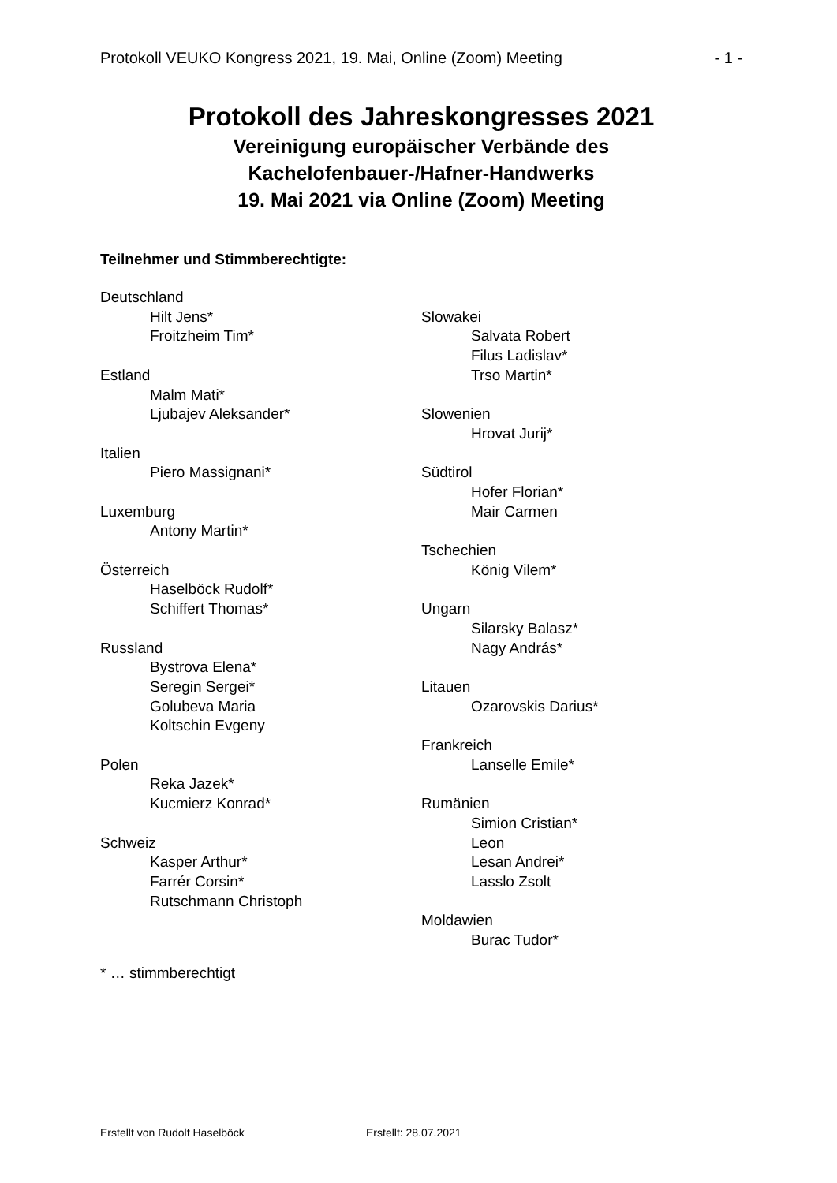Protokoll VEUKO Kongress 2021, 19. Mai, Online (Zoom) Meeting - 1 -
Protokoll des Jahreskongresses 2021
Vereinigung europäischer Verbände des
Kachelofenbauer-/Hafner-Handwerks
19. Mai 2021 via Online (Zoom) Meeting
Teilnehmer und Stimmberechtigte:
Deutschland
Hilt Jens*
Froitzheim Tim*
Estland
Malm Mati*
Ljubajev Aleksander*
Italien
Piero Massignani*
Luxemburg
Antony Martin*
Österreich
Haselböck Rudolf*
Schiffert Thomas*
Russland
Bystrova Elena*
Seregin Sergei*
Golubeva Maria
Koltschin Evgeny
Polen
Reka Jazek*
Kucmierz Konrad*
Schweiz
Kasper Arthur*
Farrér Corsin*
Rutschmann Christoph
Slowakei
Salvata Robert
Filus Ladislav*
Trso Martin*
Slowenien
Hrovat Jurij*
Südtirol
Hofer Florian*
Mair Carmen
Tschechien
König Vilem*
Ungarn
Silarsky Balasz*
Nagy András*
Litauen
Ozarovskis Darius*
Frankreich
Lanselle Emile*
Rumänien
Simion Cristian*
Leon
Lesan Andrei*
Lasslo Zsolt
Moldawien
Burac Tudor*
* … stimmberechtigt
Erstellt von Rudolf Haselböck Erstellt: 28.07.2021